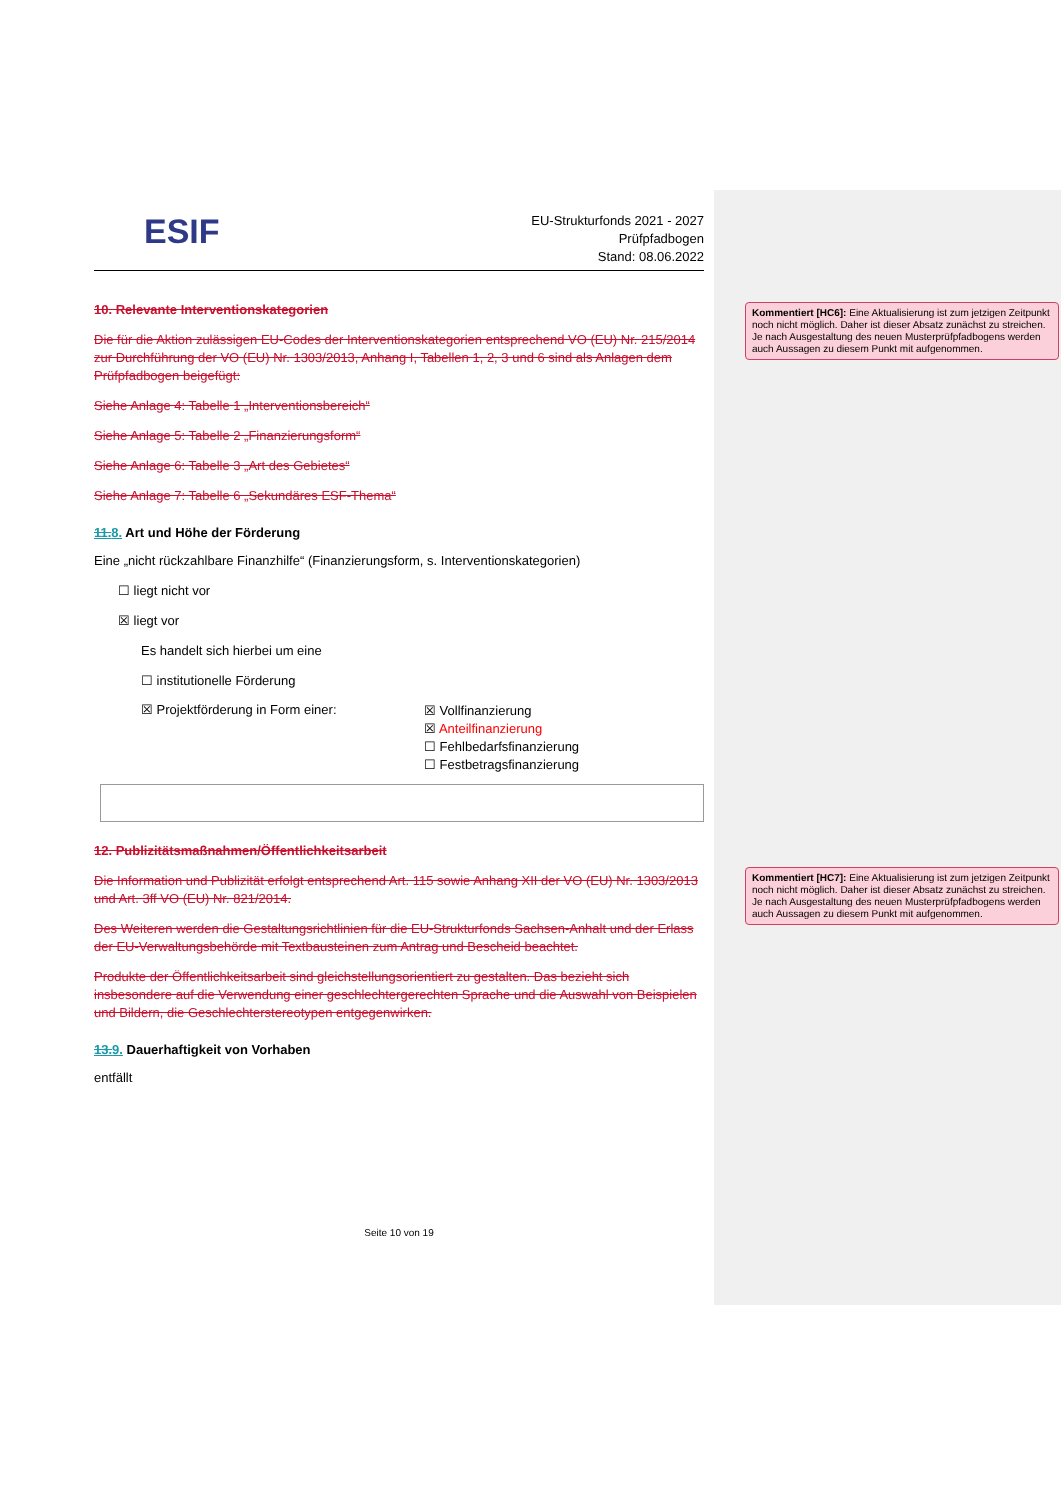ESIF
EU-Strukturfonds 2021 - 2027
Prüfpfadbogen
Stand: 08.06.2022
10. Relevante Interventionskategorien
Die für die Aktion zulässigen EU-Codes der Interventionskategorien entsprechend VO (EU) Nr. 215/2014 zur Durchführung der VO (EU) Nr. 1303/2013, Anhang I, Tabellen 1, 2, 3 und 6 sind als Anlagen dem Prüfpfadbogen beigefügt:
Siehe Anlage 4: Tabelle 1 „Interventionsbereich“
Siehe Anlage 5: Tabelle 2 „Finanzierungsform“
Siehe Anlage 6: Tabelle 3 „Art des Gebietes“
Siehe Anlage 7: Tabelle 6 „Sekundäres ESF-Thema“
11.8. Art und Höhe der Förderung
Eine „nicht rückzahlbare Finanzhilfe“ (Finanzierungsform, s. Interventionskategorien)
☐ liegt nicht vor
☒ liegt vor
Es handelt sich hierbei um eine
☐ institutionelle Förderung
☒ Projektförderung in Form einer:
☒ Vollfinanzierung
☒ Anteilfinanzierung
☐ Fehlbedarfsfinanzierung
☐ Festbetragsfinanzierung
12. Publizitätsmaßnahmen/Öffentlichkeitsarbeit
Die Information und Publizität erfolgt entsprechend Art. 115 sowie Anhang XII der VO (EU) Nr. 1303/2013 und Art. 3ff VO (EU) Nr. 821/2014.
Des Weiteren werden die Gestaltungsrichtlinien für die EU-Strukturfonds Sachsen-Anhalt und der Erlass der EU-Verwaltungsbehörde mit Textbausteinen zum Antrag und Bescheid beachtet.
Produkte der Öffentlichkeitsarbeit sind gleichstellungsorientiert zu gestalten. Das bezieht sich insbesondere auf die Verwendung einer geschlechtergerechten Sprache und die Auswahl von Beispielen und Bildern, die Geschlechterstereotypen entgegenwirken.
13.9. Dauerhaftigkeit von Vorhaben
entfällt
Seite 10 von 19
Kommentiert [HC6]: Eine Aktualisierung ist zum jetzigen Zeitpunkt noch nicht möglich. Daher ist dieser Absatz zunächst zu streichen. Je nach Ausgestaltung des neuen Musterprüfpfadbogens werden auch Aussagen zu diesem Punkt mit aufgenommen.
Kommentiert [HC7]: Eine Aktualisierung ist zum jetzigen Zeitpunkt noch nicht möglich. Daher ist dieser Absatz zunächst zu streichen. Je nach Ausgestaltung des neuen Musterprüfpfadbogens werden auch Aussagen zu diesem Punkt mit aufgenommen.